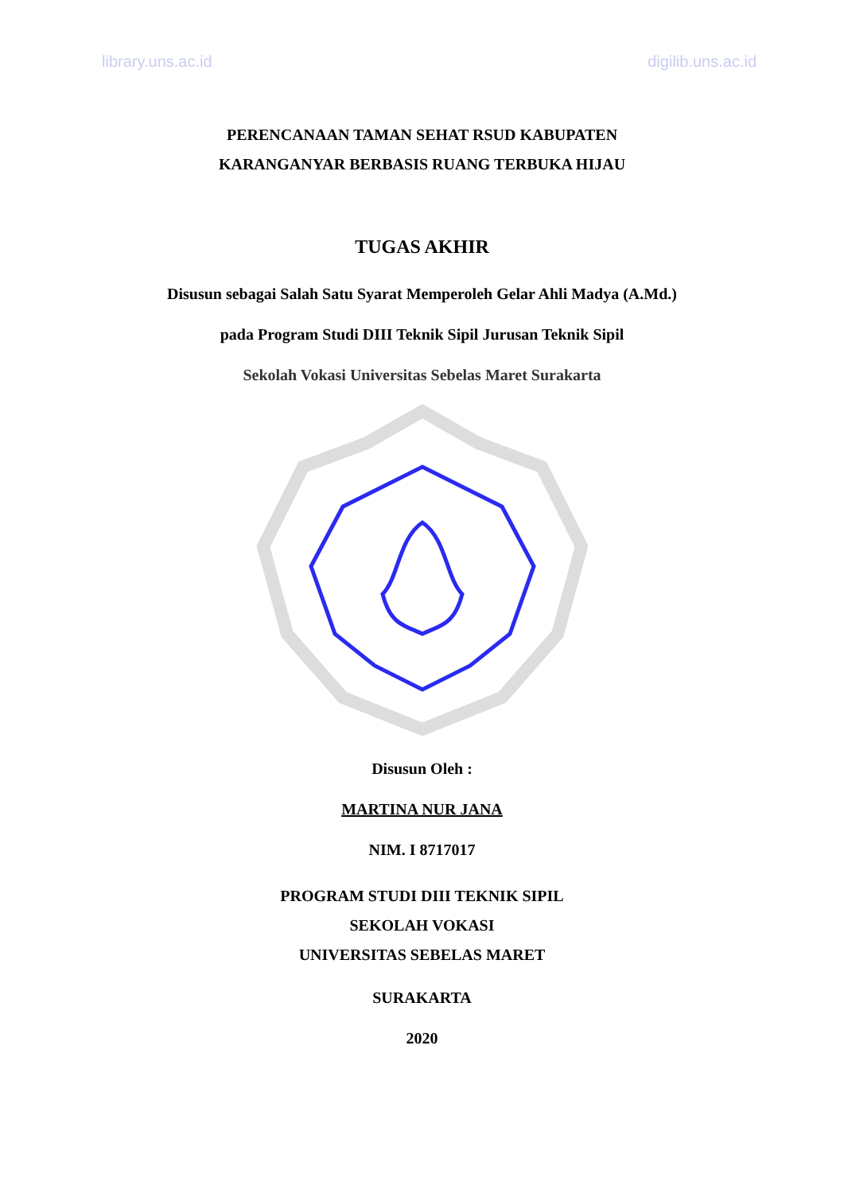library.uns.ac.id digilib.uns.ac.id
PERENCANAAN TAMAN SEHAT RSUD KABUPATEN
KARANGANYAR BERBASIS RUANG TERBUKA HIJAU
TUGAS AKHIR
Disusun sebagai Salah Satu Syarat Memperoleh Gelar Ahli Madya (A.Md.)
pada Program Studi DIII Teknik Sipil Jurusan Teknik Sipil
Sekolah Vokasi Universitas Sebelas Maret Surakarta
Disusun Oleh :
MARTINA NUR JANA
NIM. I 8717017
PROGRAM STUDI DIII TEKNIK SIPIL
SEKOLAH VOKASI
UNIVERSITAS SEBELAS MARET
SURAKARTA
2020